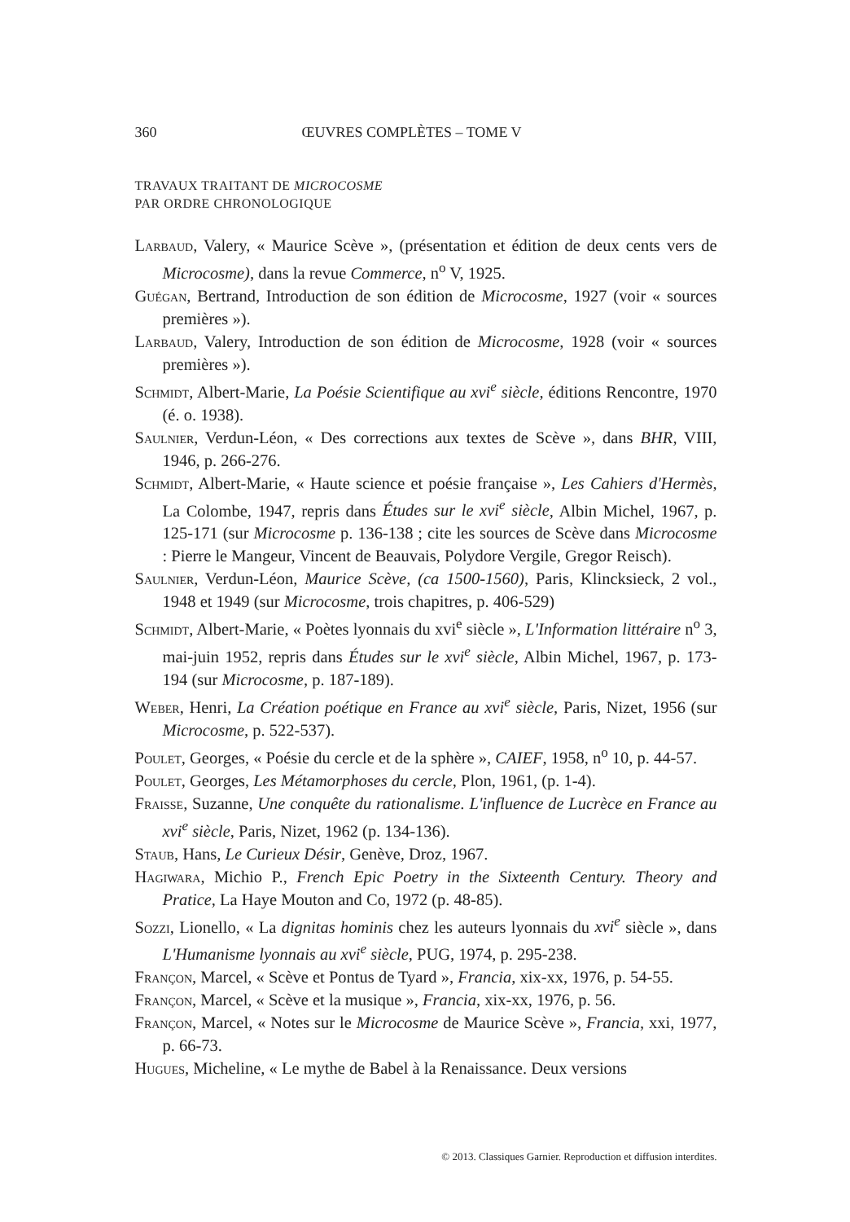360 ŒUVRES COMPLÈTES – TOME V
TRAVAUX TRAITANT DE MICROCOSME
PAR ORDRE CHRONOLOGIQUE
Larbaud, Valery, « Maurice Scève », (présentation et édition de deux cents vers de Microcosme), dans la revue Commerce, n<sup>o</sup> V, 1925.
Guégan, Bertrand, Introduction de son édition de Microcosme, 1927 (voir « sources premières »).
Larbaud, Valery, Introduction de son édition de Microcosme, 1928 (voir « sources premières »).
Schmidt, Albert-Marie, La Poésie Scientifique au xvi<sup>e</sup> siècle, éditions Rencontre, 1970 (é. o. 1938).
Saulnier, Verdun-Léon, « Des corrections aux textes de Scève », dans BHR, VIII, 1946, p. 266-276.
Schmidt, Albert-Marie, « Haute science et poésie française », Les Cahiers d'Hermès, La Colombe, 1947, repris dans Études sur le xvi<sup>e</sup> siècle, Albin Michel, 1967, p. 125-171 (sur Microcosme p. 136-138 ; cite les sources de Scève dans Microcosme : Pierre le Mangeur, Vincent de Beauvais, Polydore Vergile, Gregor Reisch).
Saulnier, Verdun-Léon, Maurice Scève, (ca 1500-1560), Paris, Klincksieck, 2 vol., 1948 et 1949 (sur Microcosme, trois chapitres, p. 406-529)
Schmidt, Albert-Marie, « Poètes lyonnais du xvi<sup>e</sup> siècle », L'Information littéraire n<sup>o</sup> 3, mai-juin 1952, repris dans Études sur le xvi<sup>e</sup> siècle, Albin Michel, 1967, p. 173-194 (sur Microcosme, p. 187-189).
Weber, Henri, La Création poétique en France au xvi<sup>e</sup> siècle, Paris, Nizet, 1956 (sur Microcosme, p. 522-537).
Poulet, Georges, « Poésie du cercle et de la sphère », CAIEF, 1958, n<sup>o</sup> 10, p. 44-57.
Poulet, Georges, Les Métamorphoses du cercle, Plon, 1961, (p. 1-4).
Fraisse, Suzanne, Une conquête du rationalisme. L'influence de Lucrèce en France au xvi<sup>e</sup> siècle, Paris, Nizet, 1962 (p. 134-136).
Staub, Hans, Le Curieux Désir, Genève, Droz, 1967.
Hagiwara, Michio P., French Epic Poetry in the Sixteenth Century. Theory and Pratice, La Haye Mouton and Co, 1972 (p. 48-85).
Sozzi, Lionello, « La dignitas hominis chez les auteurs lyonnais du xvi<sup>e</sup> siècle », dans L'Humanisme lyonnais au xvi<sup>e</sup> siècle, PUG, 1974, p. 295-238.
Françon, Marcel, « Scève et Pontus de Tyard », Francia, xix-xx, 1976, p. 54-55.
Françon, Marcel, « Scève et la musique », Francia, xix-xx, 1976, p. 56.
Françon, Marcel, « Notes sur le Microcosme de Maurice Scève », Francia, xxi, 1977, p. 66-73.
Hugues, Micheline, « Le mythe de Babel à la Renaissance. Deux versions
© 2013. Classiques Garnier. Reproduction et diffusion interdites.